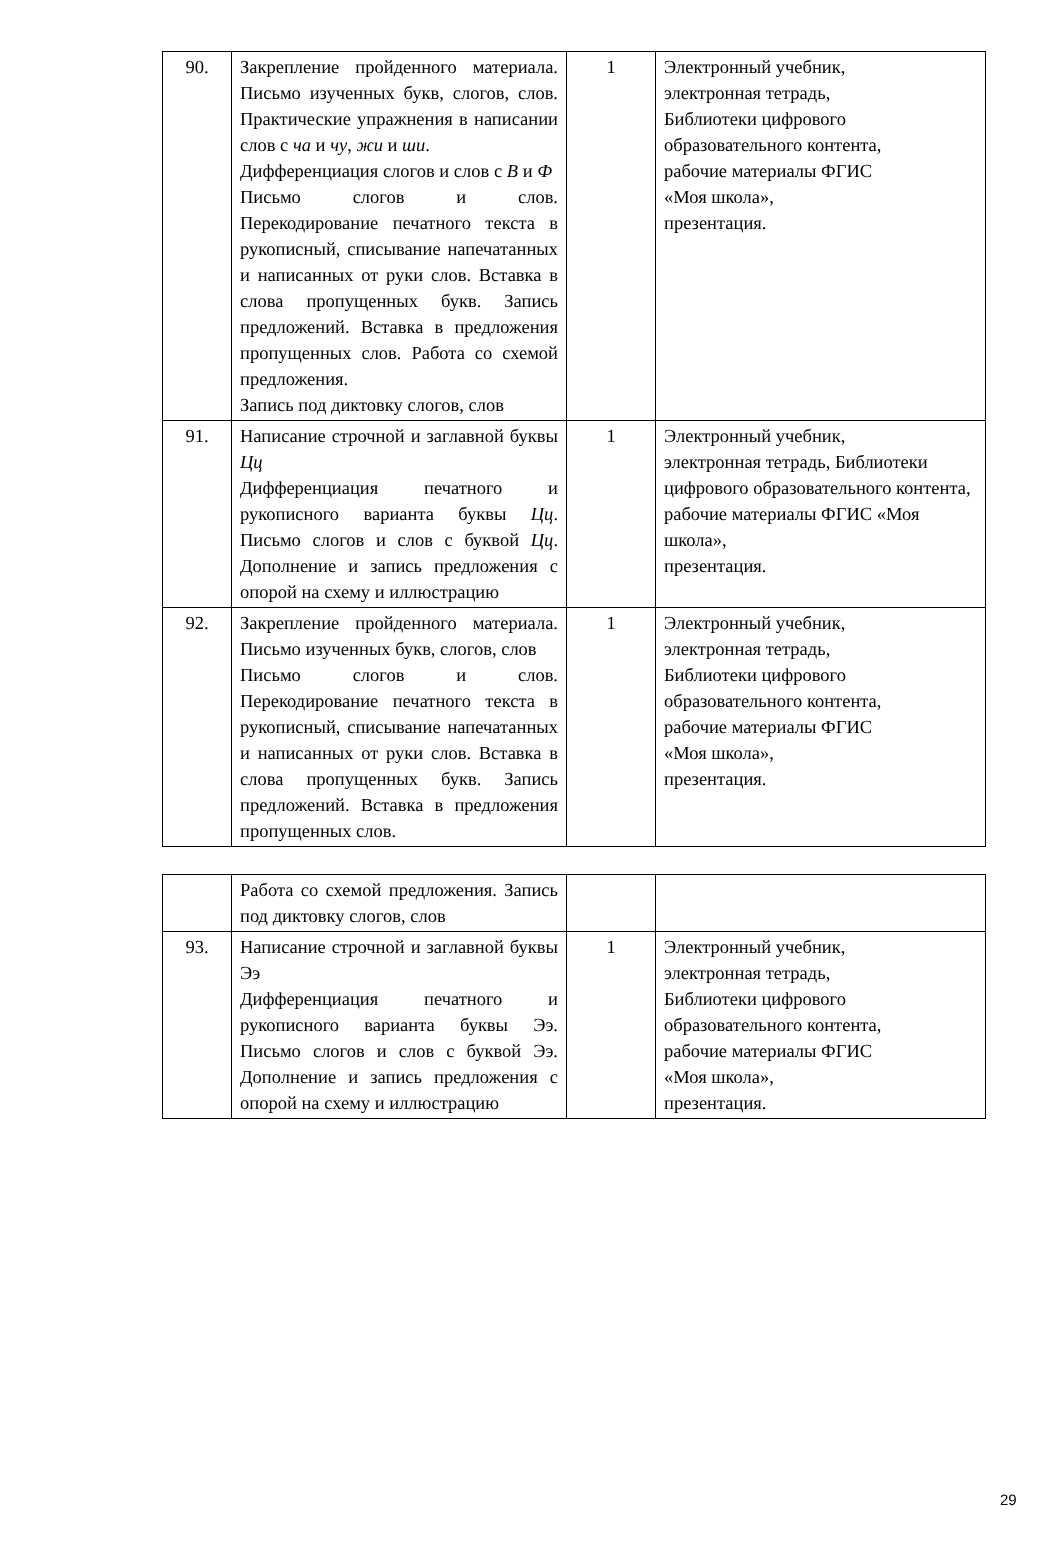| 90. | Закрепление пройденного материала. Письмо изученных букв, слогов, слов. Практические упражнения в написании слов с ча и чу , жи и ши . Дифференциация слогов и слов с В и Ф Письмо слогов и слов. Перекодирование печатного текста в рукописный, списывание напечатанных и написанных от руки слов. Вставка в слова пропущенных букв. Запись предложений. Вставка в предложения пропущенных слов. Работа со схемой предложения. Запись под диктовку слогов, слов | 1 | Электронный учебник, электронная тетрадь, Библиотеки цифрового образовательного контента, рабочие материалы ФГИС «Моя школа», презентация. |
| 91. | Написание строчной и заглавной буквы Цц Дифференциация печатного и рукописного варианта буквы Цц . Письмо слогов и слов с буквой Цц . Дополнение и запись предложения с опорой на схему и иллюстрацию | 1 | Электронный учебник, электронная тетрадь, Библиотеки цифрового образовательного контента, рабочие материалы ФГИС «Моя школа», презентация. |
| 92. | Закрепление пройденного материала. Письмо изученных букв, слогов, слов Письмо слогов и слов. Перекодирование печатного текста в рукописный, списывание напечатанных и написанных от руки слов. Вставка в слова пропущенных букв. Запись предложений. Вставка в предложения пропущенных слов. | 1 | Электронный учебник, электронная тетрадь, Библиотеки цифрового образовательного контента, рабочие материалы ФГИС «Моя школа», презентация. |
| | Работа со схемой предложения. Запись под диктовку слогов, слов | | |
| 93. | Написание строчной и заглавной буквы Ээ Дифференциация печатного и рукописного варианта буквы Ээ. Письмо слогов и слов с буквой Ээ. Дополнение и запись предложения с опорой на схему и иллюстрацию | 1 | Электронный учебник, электронная тетрадь, Библиотеки цифрового образовательного контента, рабочие материалы ФГИС «Моя школа», презентация. |
29